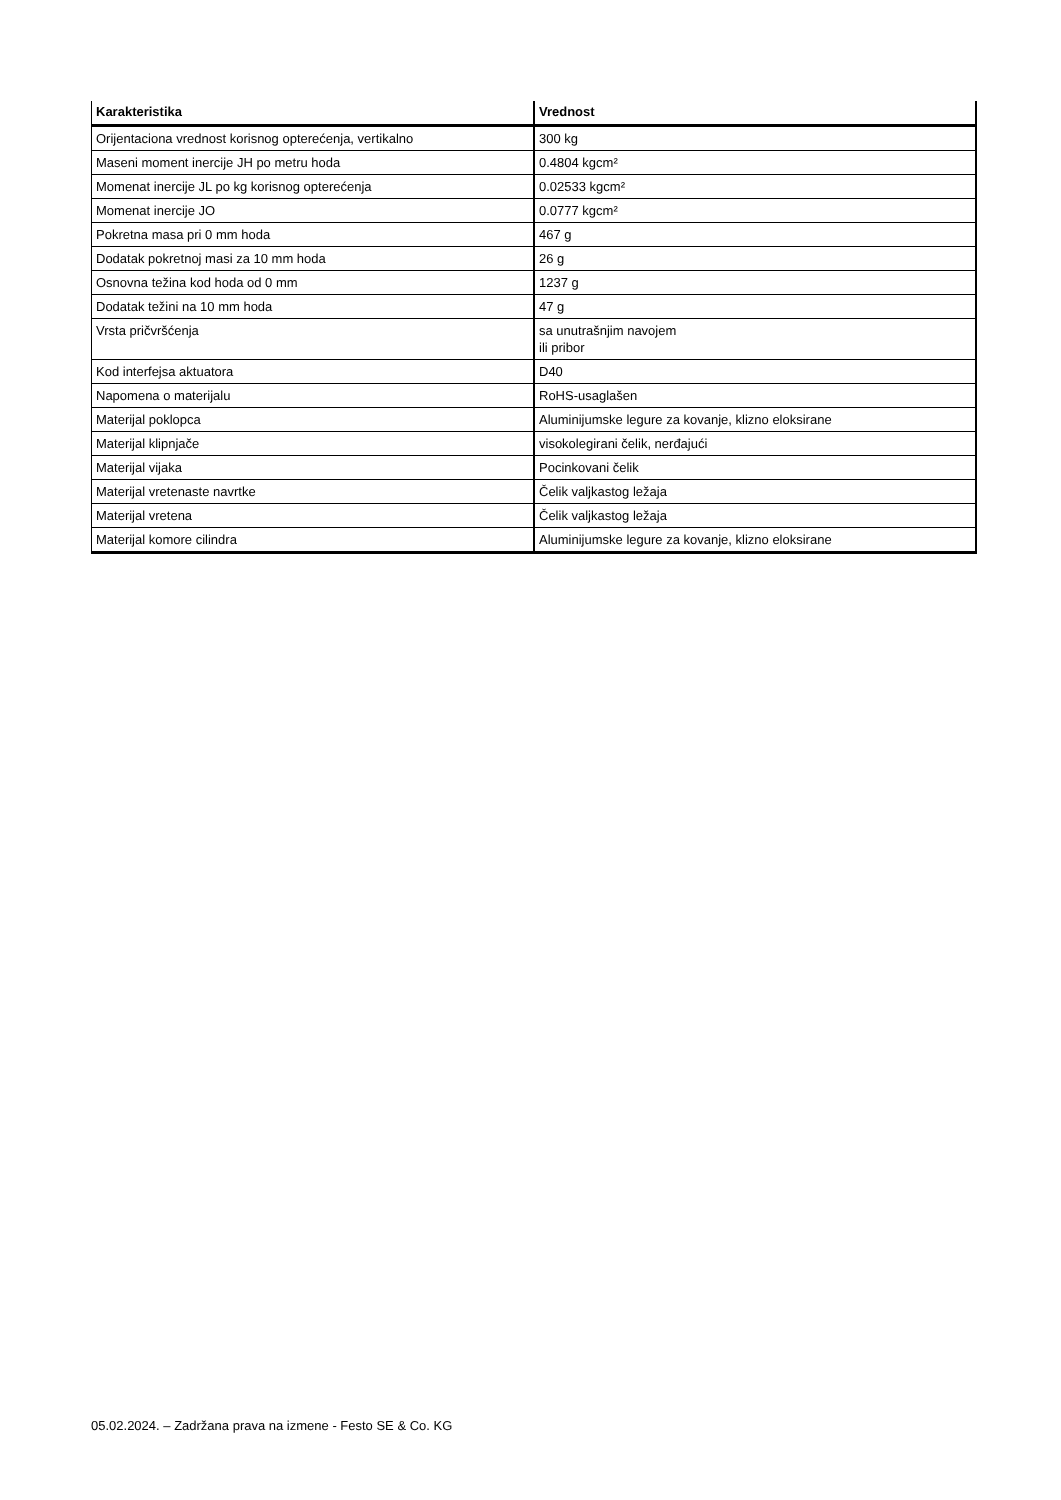| Karakteristika | Vrednost |
| --- | --- |
| Orijentaciona vrednost korisnog opterećenja, vertikalno | 300 kg |
| Maseni moment inercije JH po metru hoda | 0.4804 kgcm² |
| Momenat inercije JL po kg korisnog opterećenja | 0.02533 kgcm² |
| Momenat inercije JO | 0.0777 kgcm² |
| Pokretna masa pri 0 mm hoda | 467 g |
| Dodatak pokretnoj masi za 10 mm hoda | 26 g |
| Osnovna težina kod hoda od 0 mm | 1237 g |
| Dodatak težini na 10 mm hoda | 47 g |
| Vrsta pričvršćenja | sa unutrašnjim navojem ili pribor |
| Kod interfejsa aktuatora | D40 |
| Napomena o materijalu | RoHS-usaglašen |
| Materijal poklopca | Aluminijumske legure za kovanje, klizno eloksirane |
| Materijal klipnjače | visokolegirani čelik, nerđajući |
| Materijal vijaka | Pocinkovani čelik |
| Materijal vretenaste navrtke | Čelik valjkastog ležaja |
| Materijal vretena | Čelik valjkastog ležaja |
| Materijal komore cilindra | Aluminijumske legure za kovanje, klizno eloksirane |
05.02.2024. – Zadržana prava na izmene - Festo SE & Co. KG